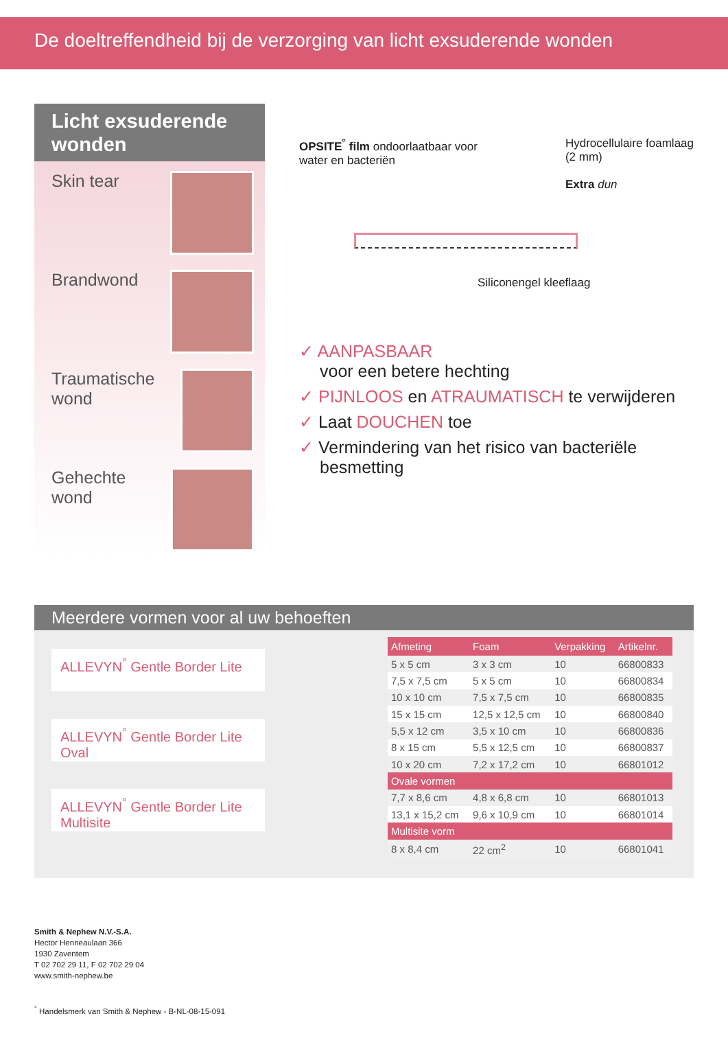De doeltreffendheid bij de verzorging van licht exsuderende wonden
Licht exsuderende wonden
Skin tear
Brandwond
Traumatische wond
Gehechte wond
OPSITE<sup>°</sup> film ondoorlaatbaar voor
water en bacteriën
Hydrocellulaire foamlaag
(2 mm)
Extra dun
Siliconengel kleeflaag
✓ AANPASBAAR
voor een betere hechting
✓ PIJNLOOS en ATRAUMATISCH te verwijderen
✓ Laat DOUCHEN toe
✓ Vermindering van het risico van bacteriële besmetting
Meerdere vormen voor al uw behoeften
ALLEVYN<sup>°</sup> Gentle Border Lite
ALLEVYN<sup>°</sup> Gentle Border Lite Oval
ALLEVYN<sup>°</sup> Gentle Border Lite Multisite
| Afmeting | Foam | Verpakking | Artikelnr. |
| --- | --- | --- | --- |
| 5 x 5 cm | 3 x 3 cm | 10 | 66800833 |
| 7,5 x 7,5 cm | 5 x 5 cm | 10 | 66800834 |
| 10 x 10 cm | 7,5 x 7,5 cm | 10 | 66800835 |
| 15 x 15 cm | 12,5 x 12,5 cm | 10 | 66800840 |
| 5,5 x 12 cm | 3,5 x 10 cm | 10 | 66800836 |
| 8 x 15 cm | 5,5 x 12,5 cm | 10 | 66800837 |
| 10 x 20 cm | 7,2 x 17,2 cm | 10 | 66801012 |
| Ovale vormen | | | |
| 7,7 x 8,6 cm | 4,8 x 6,8 cm | 10 | 66801013 |
| 13,1 x 15,2 cm | 9,6 x 10,9 cm | 10 | 66801014 |
| Multisite vorm | | | |
| 8 x 8,4 cm | 22 cm<sup>2</sup> | 10 | 66801041 |
Smith & Nephew N.V.-S.A.
Hector Henneaulaan 366
1930 Zaventem
T 02 702 29 11, F 02 702 29 04
www.smith-nephew.be
<sup>°</sup> Handelsmerk van Smith & Nephew - B-NL-08-15-091